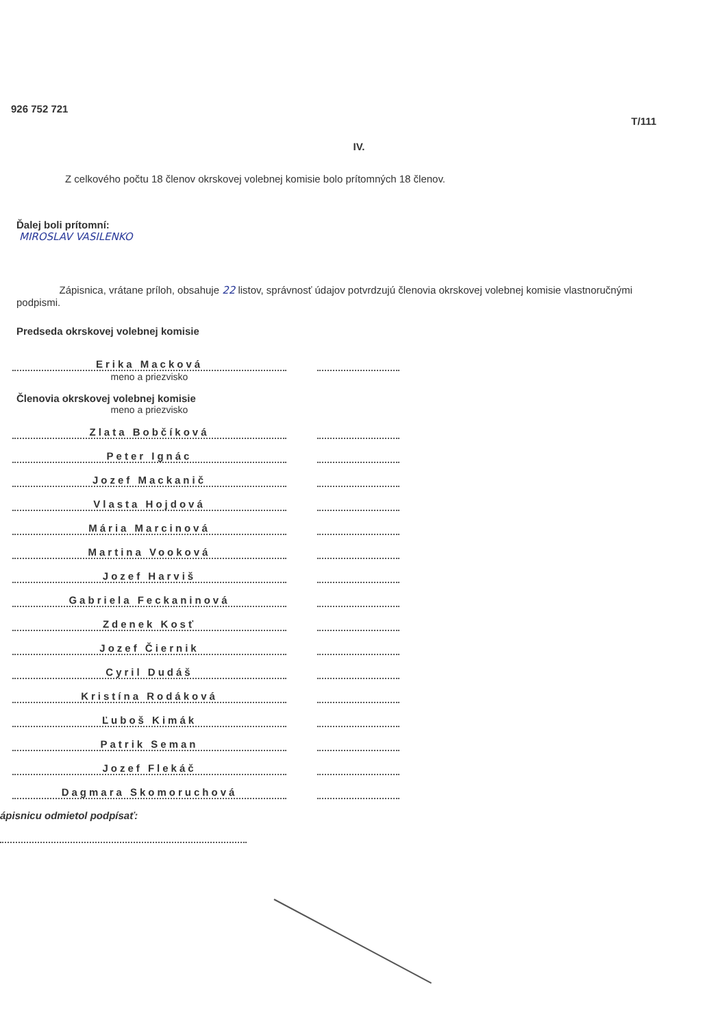926 752 721 T/111
IV.
Z celkového počtu 18 členov okrskovej volebnej komisie bolo prítomných 18 členov.
Ďalej boli prítomní:
MIROSLAV VASILENKO
Zápisnica, vrátane príloh, obsahuje 22 listov, správnosť údajov potvrdzujú členovia okrskovej volebnej komisie vlastnoručnými podpismi.
Predseda okrskovej volebnej komisie
Erika Macková
meno a priezvisko
Členovia okrskovej volebnej komisie
meno a priezvisko
Zlata Bobčíková
Peter Ignác
Jozef Mackanič
Vlasta Hojdová
Mária Marcinová
Martina Vooková
Jozef Harviš
Gabriela Feckaninová
Zdenek Kosť
Jozef Čiernik
Cyril Dudáš
Kristína Rodáková
Ľuboš Kimák
Patrik Seman
Jozef Flekáč
Dagmara Skomoruchová
ápisnicu odmietol podpísať: